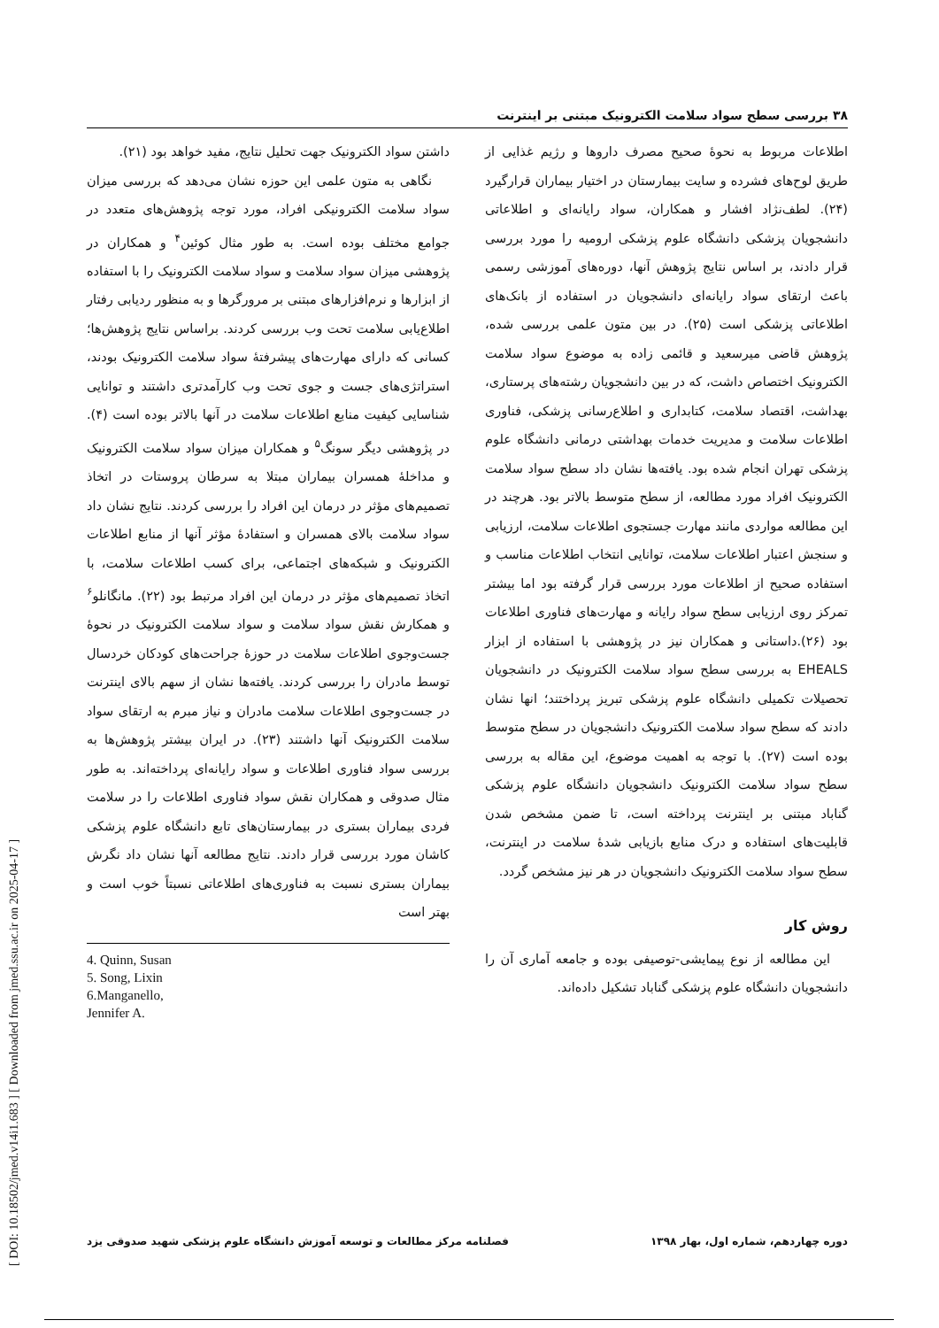۳۸ بررسی سطح سواد سلامت الکترونیک مبتنی بر اینترنت
داشتن سواد الکترونیک جهت تحلیل نتایج، مفید خواهد بود (۲۱).
نگاهی به متون علمی این حوزه نشان می‌دهد که بررسی میزان سواد سلامت الکترونیکی افراد، مورد توجه پژوهش‌های متعدد در جوامع مختلف بوده است. به طور مثال کوئین<sup>۴</sup> و همکاران در پژوهشی میزان سواد سلامت و سواد سلامت الکترونیک را با استفاده از ابزارها و نرم‌افزارهای مبتنی بر مرورگرها و به منظور ردیابی رفتار اطلاع‌یابی سلامت تحت وب بررسی کردند. براساس نتایج پژوهش‌ها؛ کسانی که دارای مهارت‌های پیشرفتهٔ سواد سلامت الکترونیک بودند، استراتژی‌های جست و جوی تحت وب کارآمدتری داشتند و توانایی شناسایی کیفیت منابع اطلاعات سلامت در آنها بالاتر بوده است (۴). در پژوهشی دیگر سونگ<sup>۵</sup> و همکاران میزان سواد سلامت الکترونیک و مداخلهٔ همسران بیماران مبتلا به سرطان پروستات در اتخاذ تصمیم‌های مؤثر در درمان این افراد را بررسی کردند. نتایج نشان داد سواد سلامت بالای همسران و استفادهٔ مؤثر آنها از منابع اطلاعات الکترونیک و شبکه‌های اجتماعی، برای کسب اطلاعات سلامت، با اتخاذ تصمیم‌های مؤثر در درمان این افراد مرتبط بود (۲۲). مانگانلو<sup>۶</sup> و همکارش نقش سواد سلامت و سواد سلامت الکترونیک در نحوهٔ جست‌وجوی اطلاعات سلامت در حوزهٔ جراحت‌های کودکان خردسال توسط مادران را بررسی کردند. یافته‌ها نشان از سهم بالای اینترنت در جست‌وجوی اطلاعات سلامت مادران و نیاز مبرم به ارتقای سواد سلامت الکترونیک آنها داشتند (۲۳). در ایران بیشتر پژوهش‌ها به بررسی سواد فناوری اطلاعات و سواد رایانه‌ای پرداخته‌اند. به طور مثال صدوقی و همکاران نقش سواد فناوری اطلاعات را در سلامت فردی بیماران بستری در بیمارستان‌های تابع دانشگاه علوم پزشکی کاشان مورد بررسی قرار دادند. نتایج مطالعه آنها نشان داد نگرش بیماران بستری نسبت به فناوری‌های اطلاعاتی نسبتاً خوب است و بهتر است
4. Quinn, Susan
5. Song, Lixin
6.Manganello,
Jennifer A.
اطلاعات مربوط به نحوهٔ صحیح مصرف داروها و رژیم غذایی از طریق لوح‌های فشرده و سایت بیمارستان در اختیار بیماران قرارگیرد (۲۴). لطف‌نژاد افشار و همکاران، سواد رایانه‌ای و اطلاعاتی دانشجویان پزشکی دانشگاه علوم پزشکی ارومیه را مورد بررسی قرار دادند، بر اساس نتایج پژوهش آنها، دوره‌های آموزشی رسمی باعث ارتقای سواد رایانه‌ای دانشجویان در استفاده از بانک‌های اطلاعاتی پزشکی است (۲۵). در بین متون علمی بررسی شده، پژوهش قاضی میرسعید و قائمی زاده به موضوع سواد سلامت الکترونیک اختصاص داشت، که در بین دانشجویان رشته‌های پرستاری، بهداشت، اقتصاد سلامت، کتابداری و اطلاع‌رسانی پزشکی، فناوری اطلاعات سلامت و مدیریت خدمات بهداشتی درمانی دانشگاه علوم پزشکی تهران انجام شده بود. یافته‌ها نشان داد سطح سواد سلامت الکترونیک افراد مورد مطالعه، از سطح متوسط بالاتر بود. هرچند در این مطالعه مواردی مانند مهارت جستجوی اطلاعات سلامت، ارزیابی و سنجش اعتبار اطلاعات سلامت، توانایی انتخاب اطلاعات مناسب و استفاده صحیح از اطلاعات مورد بررسی قرار گرفته بود اما بیشتر تمرکز روی ارزیابی سطح سواد رایانه و مهارت‌های فناوری اطلاعات بود (۲۶).داستانی و همکاران نیز در پژوهشی با استفاده از ابزار EHEALS به بررسی سطح سواد سلامت الکترونیک در دانشجویان تحصیلات تکمیلی دانشگاه علوم پزشکی تبریز پرداختند؛ انها نشان دادند که سطح سواد سلامت الکترونیک دانشجویان در سطح متوسط بوده است (۲۷). با توجه به اهمیت موضوع، این مقاله به بررسی سطح سواد سلامت الکترونیک دانشجویان دانشگاه علوم پزشکی گناباد مبتنی بر اینترنت پرداخته است، تا ضمن مشخص شدن قابلیت‌های استفاده و درک منابع بازیابی شدهٔ سلامت در اینترنت، سطح سواد سلامت الکترونیک دانشجویان در هر نیز مشخص گردد.
روش کار
این مطالعه از نوع پیمایشی-توصیفی بوده و جامعه آماری آن را دانشجویان دانشگاه علوم پزشکی گناباد تشکیل داده‌اند.
فصلنامه مرکز مطالعات و توسعه آموزش دانشگاه علوم پزشکی شهید صدوقی یزد دوره چهاردهم، شماره اول، بهار ۱۳۹۸
[ DOI: 10.18502/jmed.v14i1.683 ] [ Downloaded from jmed.ssu.ac.ir on 2025-04-17 ]